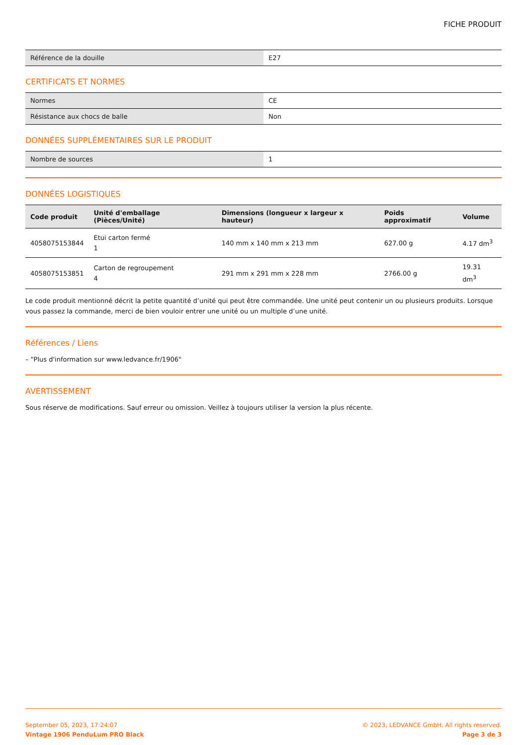FICHE PRODUIT
| Référence de la douille | E27 |
CERTIFICATS ET NORMES
| Normes | CE |
| Résistance aux chocs de balle | Non |
DONNÉES SUPPLÉMENTAIRES SUR LE PRODUIT
| Nombre de sources | 1 |
DONNÉES LOGISTIQUES
| Code produit | Unité d'emballage (Pièces/Unité) | Dimensions (longueur x largeur x hauteur) | Poids approximatif | Volume |
| --- | --- | --- | --- | --- |
| 4058075153844 | Etui carton fermé 1 | 140 mm x 140 mm x 213 mm | 627.00 g | 4.17 dm<sup>3</sup> |
| 4058075153851 | Carton de regroupement 4 | 291 mm x 291 mm x 228 mm | 2766.00 g | 19.31 dm<sup>3</sup> |
Le code produit mentionné décrit la petite quantité d’unité qui peut être commandée. Une unité peut contenir un ou plusieurs produits. Lorsque vous passez la commande, merci de bien vouloir entrer une unité ou un multiple d’une unité.
Références / Liens
– "Plus d'information sur www.ledvance.fr/1906"
AVERTISSEMENT
Sous réserve de modifications. Sauf erreur ou omission. Veillez à toujours utiliser la version la plus récente.
September 05, 2023, 17:24:07
Vintage 1906 PenduLum PRO Black
© 2023, LEDVANCE GmbH. All rights reserved.
Page 3 de 3